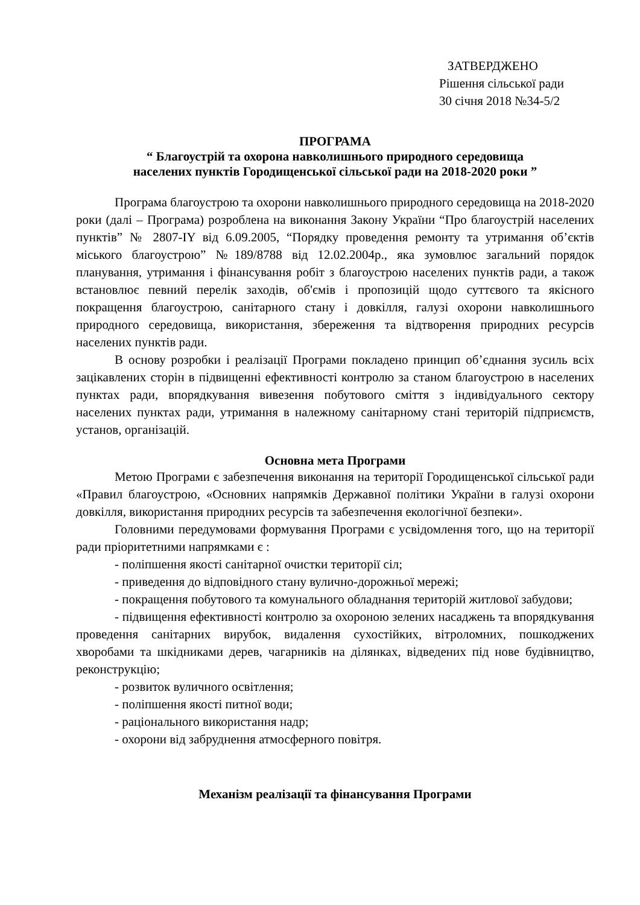ЗАТВЕРДЖЕНО
Рішення сільської ради
30 січня 2018 №34-5/2
ПРОГРАМА
“ Благоустрій та охорона навколишнього природного середовища
населених пунктів Городищенської сільської ради на 2018-2020 роки ”
Програма благоустрою та охорони навколишнього природного середовища на 2018-2020 роки (далі – Програма) розроблена на виконання Закону України “Про благоустрій населених пунктів” № 2807-IY від 6.09.2005, “Порядку проведення ремонту та утримання об’єктів міського благоустрою” №189/8788 від 12.02.2004р., яка зумовлює загальний порядок планування, утримання і фінансування робіт з благоустрою населених пунктів ради, а також встановлює певний перелік заходів, об'ємів і пропозицій щодо суттєвого та якісного покращення благоустрою, санітарного стану і довкілля, галузі охорони навколишнього природного середовища, використання, збереження та відтворення природних ресурсів населених пунктів ради.
В основу розробки і реалізації Програми покладено принцип об’єднання зусиль всіх зацікавлених сторін в підвищенні ефективності контролю за станом благоустрою в населених пунктах ради, впорядкування вивезення побутового сміття з індивідуального сектору населених пунктах ради, утримання в належному санітарному стані територій підприємств, установ, організацій.
Основна мета Програми
Метою Програми є забезпечення виконання на території Городищенської сільської ради «Правил благоустрою, «Основних напрямків Державної політики України в галузі охорони довкілля, використання природних ресурсів та забезпечення екологічної безпеки».
Головними передумовами формування Програми є усвідомлення того, що на території ради пріоритетними напрямками є :
- поліпшення якості санітарної очистки території сіл;
- приведення до відповідного стану вулично-дорожньої мережі;
- покращення побутового та комунального обладнання територій житлової забудови;
- підвищення ефективності контролю за охороною зелених насаджень та впорядкування проведення санітарних вирубок, видалення сухостійких, вітроломних, пошкоджених хворобами та шкідниками дерев, чагарників на ділянках, відведених під нове будівництво, реконструкцію;
- розвиток вуличного освітлення;
- поліпшення якості питної води;
- раціонального використання надр;
- охорони від забруднення атмосферного повітря.
Механізм реалізації та фінансування Програми